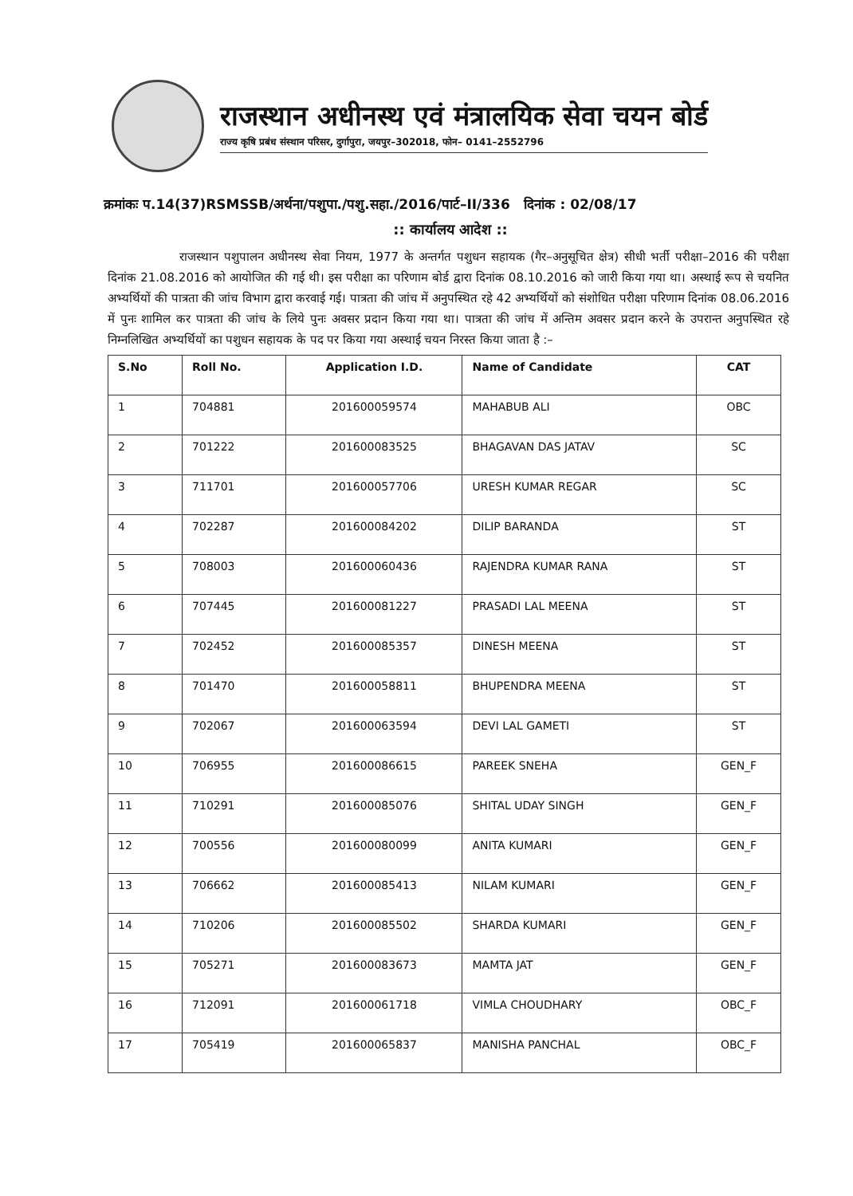राजस्थान अधीनस्थ एवं मंत्रालयिक सेवा चयन बोर्ड
राज्य कृषि प्रबंध संस्थान परिसर, दुर्गापुरा, जयपुर–302018, फोन– 0141–2552796
क्रमांकः प.14(37)RSMSSB/अर्थना/पशुपा./पशु.सहा./2016/पार्ट–II/336 दिनांक : 02/08/17
:: कार्यालय आदेश ::
राजस्थान पशुपालन अधीनस्थ सेवा नियम, 1977 के अन्तर्गत पशुधन सहायक (गैर–अनुसूचित क्षेत्र) सीधी भर्ती परीक्षा–2016 की परीक्षा दिनांक 21.08.2016 को आयोजित की गई थी। इस परीक्षा का परिणाम बोर्ड द्वारा दिनांक 08.10.2016 को जारी किया गया था। अस्थाई रूप से चयनित अभ्यर्थियों की पात्रता की जांच विभाग द्वारा करवाई गई। पात्रता की जांच में अनुपस्थित रहे 42 अभ्यर्थियों को संशोधित परीक्षा परिणाम दिनांक 08.06.2016 में पुनः शामिल कर पात्रता की जांच के लिये पुनः अवसर प्रदान किया गया था। पात्रता की जांच में अन्तिम अवसर प्रदान करने के उपरान्त अनुपस्थित रहे निम्नलिखित अभ्यर्थियों का पशुधन सहायक के पद पर किया गया अस्थाई चयन निरस्त किया जाता है :–
| S.No | Roll No. | Application I.D. | Name of Candidate | CAT |
| --- | --- | --- | --- | --- |
| 1 | 704881 | 201600059574 | MAHABUB ALI | OBC |
| 2 | 701222 | 201600083525 | BHAGAVAN DAS JATAV | SC |
| 3 | 711701 | 201600057706 | URESH KUMAR REGAR | SC |
| 4 | 702287 | 201600084202 | DILIP BARANDA | ST |
| 5 | 708003 | 201600060436 | RAJENDRA KUMAR RANA | ST |
| 6 | 707445 | 201600081227 | PRASADI LAL MEENA | ST |
| 7 | 702452 | 201600085357 | DINESH MEENA | ST |
| 8 | 701470 | 201600058811 | BHUPENDRA MEENA | ST |
| 9 | 702067 | 201600063594 | DEVI LAL GAMETI | ST |
| 10 | 706955 | 201600086615 | PAREEK SNEHA | GEN_F |
| 11 | 710291 | 201600085076 | SHITAL UDAY SINGH | GEN_F |
| 12 | 700556 | 201600080099 | ANITA KUMARI | GEN_F |
| 13 | 706662 | 201600085413 | NILAM KUMARI | GEN_F |
| 14 | 710206 | 201600085502 | SHARDA KUMARI | GEN_F |
| 15 | 705271 | 201600083673 | MAMTA JAT | GEN_F |
| 16 | 712091 | 201600061718 | VIMLA CHOUDHARY | OBC_F |
| 17 | 705419 | 201600065837 | MANISHA PANCHAL | OBC_F |